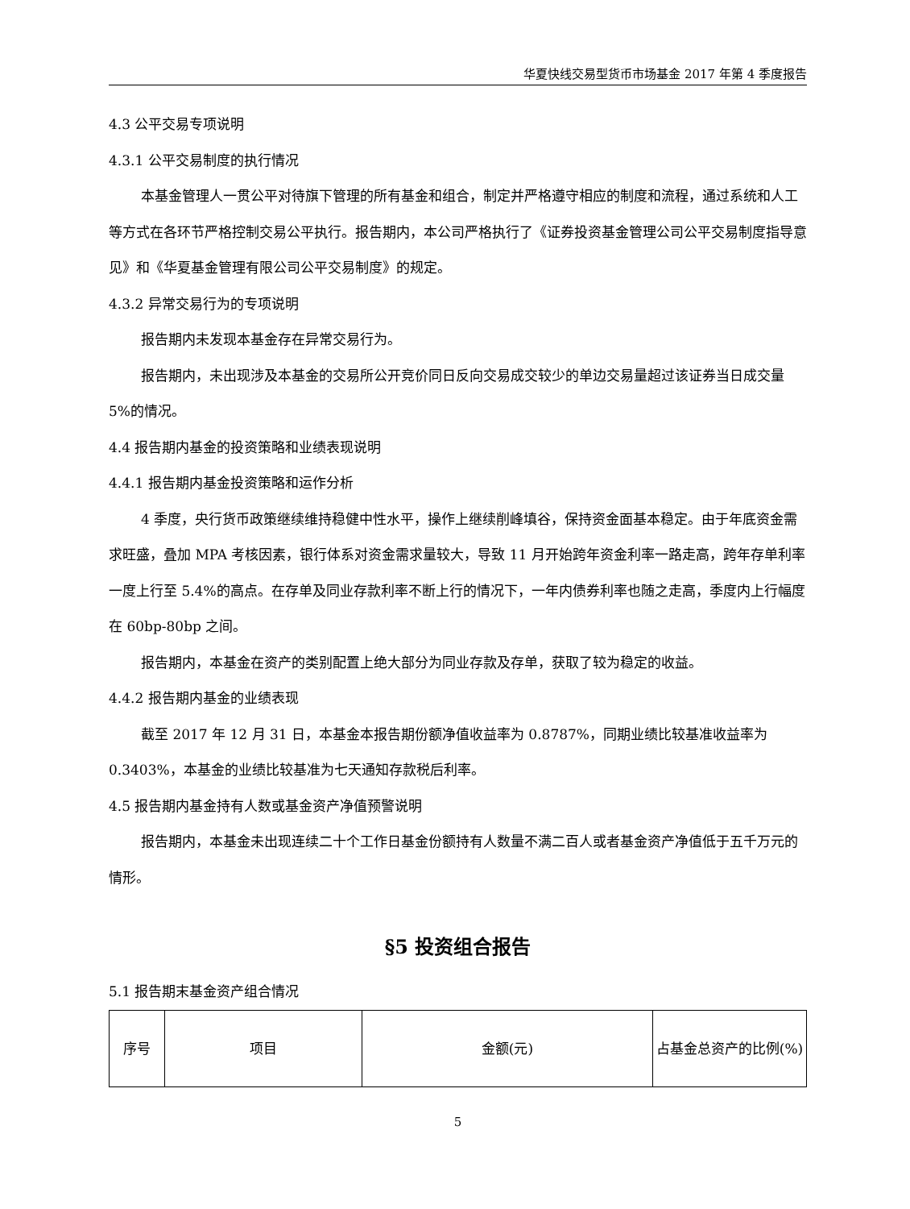华夏快线交易型货币市场基金 2017 年第 4 季度报告
4.3 公平交易专项说明
4.3.1 公平交易制度的执行情况
本基金管理人一贯公平对待旗下管理的所有基金和组合，制定并严格遵守相应的制度和流程，通过系统和人工等方式在各环节严格控制交易公平执行。报告期内，本公司严格执行了《证券投资基金管理公司公平交易制度指导意见》和《华夏基金管理有限公司公平交易制度》的规定。
4.3.2 异常交易行为的专项说明
报告期内未发现本基金存在异常交易行为。
报告期内，未出现涉及本基金的交易所公开竞价同日反向交易成交较少的单边交易量超过该证券当日成交量 5%的情况。
4.4 报告期内基金的投资策略和业绩表现说明
4.4.1 报告期内基金投资策略和运作分析
4 季度，央行货币政策继续维持稳健中性水平，操作上继续削峰填谷，保持资金面基本稳定。由于年底资金需求旺盛，叠加 MPA 考核因素，银行体系对资金需求量较大，导致 11 月开始跨年资金利率一路走高，跨年存单利率一度上行至 5.4%的高点。在存单及同业存款利率不断上行的情况下，一年内债券利率也随之走高，季度内上行幅度在 60bp-80bp 之间。
报告期内，本基金在资产的类别配置上绝大部分为同业存款及存单，获取了较为稳定的收益。
4.4.2 报告期内基金的业绩表现
截至 2017 年 12 月 31 日，本基金本报告期份额净值收益率为 0.8787%，同期业绩比较基准收益率为 0.3403%，本基金的业绩比较基准为七天通知存款税后利率。
4.5 报告期内基金持有人数或基金资产净值预警说明
报告期内，本基金未出现连续二十个工作日基金份额持有人数量不满二百人或者基金资产净值低于五千万元的情形。
§5 投资组合报告
5.1 报告期末基金资产组合情况
| 序号 | 项目 | 金额(元) | 占基金总资产的比例(%) |
5